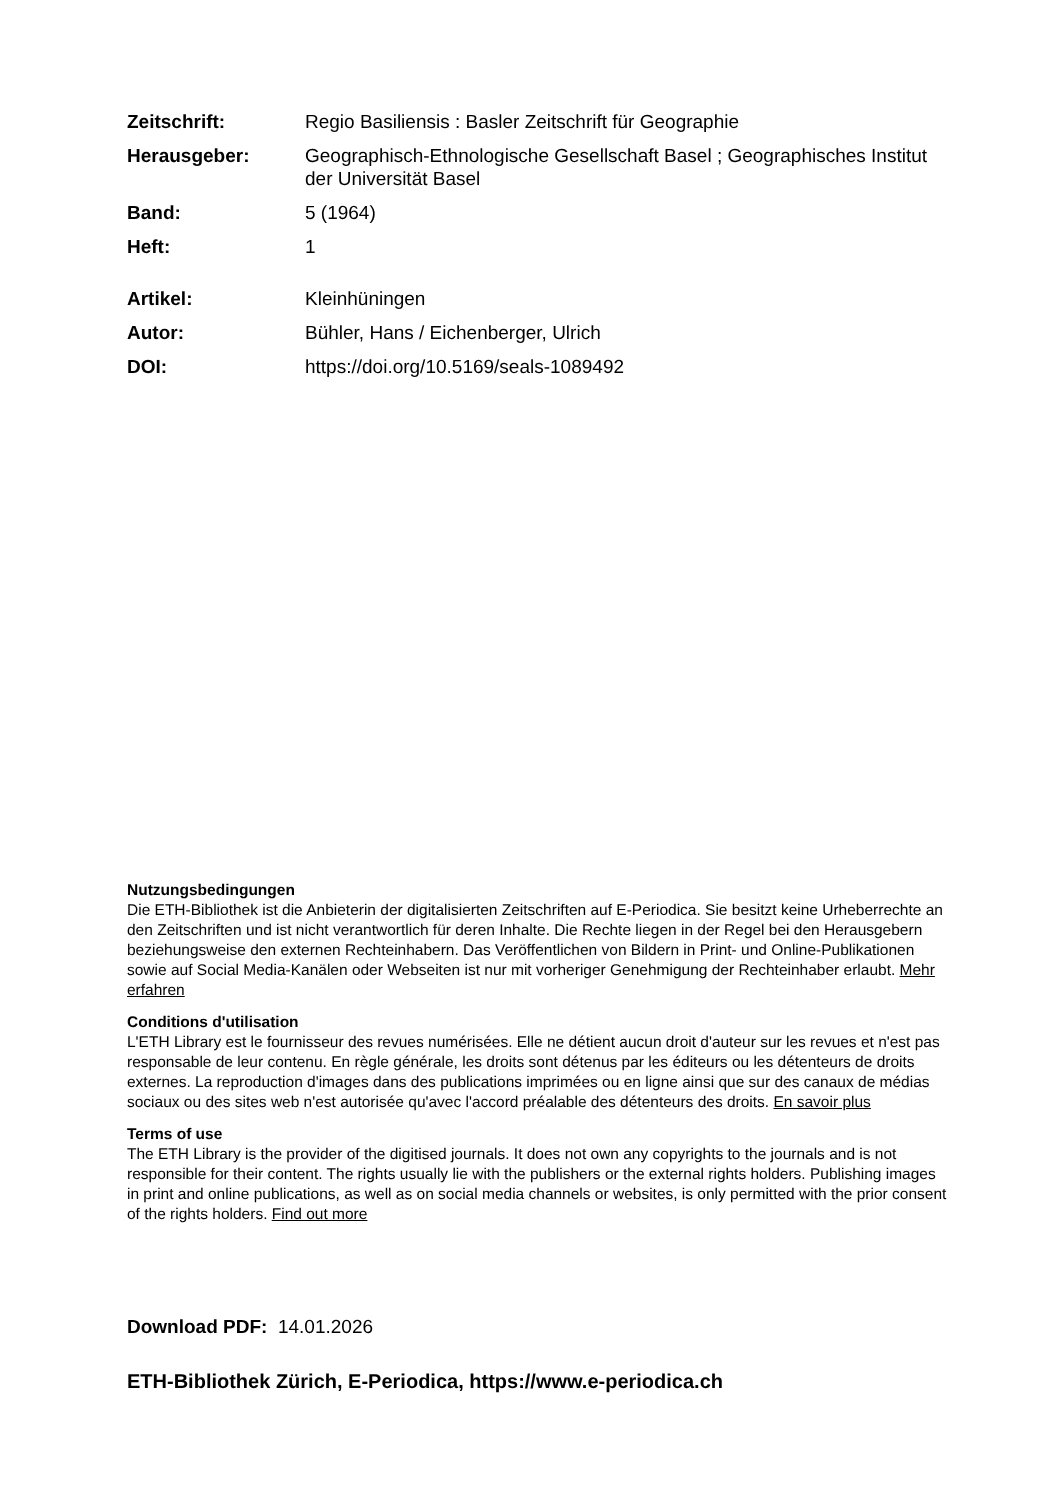| Zeitschrift: | Regio Basiliensis : Basler Zeitschrift für Geographie |
| Herausgeber: | Geographisch-Ethnologische Gesellschaft Basel ; Geographisches Institut der Universität Basel |
| Band: | 5 (1964) |
| Heft: | 1 |
| Artikel: | Kleinhüningen |
| Autor: | Bühler, Hans / Eichenberger, Ulrich |
| DOI: | https://doi.org/10.5169/seals-1089492 |
Nutzungsbedingungen
Die ETH-Bibliothek ist die Anbieterin der digitalisierten Zeitschriften auf E-Periodica. Sie besitzt keine Urheberrechte an den Zeitschriften und ist nicht verantwortlich für deren Inhalte. Die Rechte liegen in der Regel bei den Herausgebern beziehungsweise den externen Rechteinhabern. Das Veröffentlichen von Bildern in Print- und Online-Publikationen sowie auf Social Media-Kanälen oder Webseiten ist nur mit vorheriger Genehmigung der Rechteinhaber erlaubt. Mehr erfahren
Conditions d'utilisation
L'ETH Library est le fournisseur des revues numérisées. Elle ne détient aucun droit d'auteur sur les revues et n'est pas responsable de leur contenu. En règle générale, les droits sont détenus par les éditeurs ou les détenteurs de droits externes. La reproduction d'images dans des publications imprimées ou en ligne ainsi que sur des canaux de médias sociaux ou des sites web n'est autorisée qu'avec l'accord préalable des détenteurs des droits. En savoir plus
Terms of use
The ETH Library is the provider of the digitised journals. It does not own any copyrights to the journals and is not responsible for their content. The rights usually lie with the publishers or the external rights holders. Publishing images in print and online publications, as well as on social media channels or websites, is only permitted with the prior consent of the rights holders. Find out more
Download PDF: 14.01.2026
ETH-Bibliothek Zürich, E-Periodica, https://www.e-periodica.ch